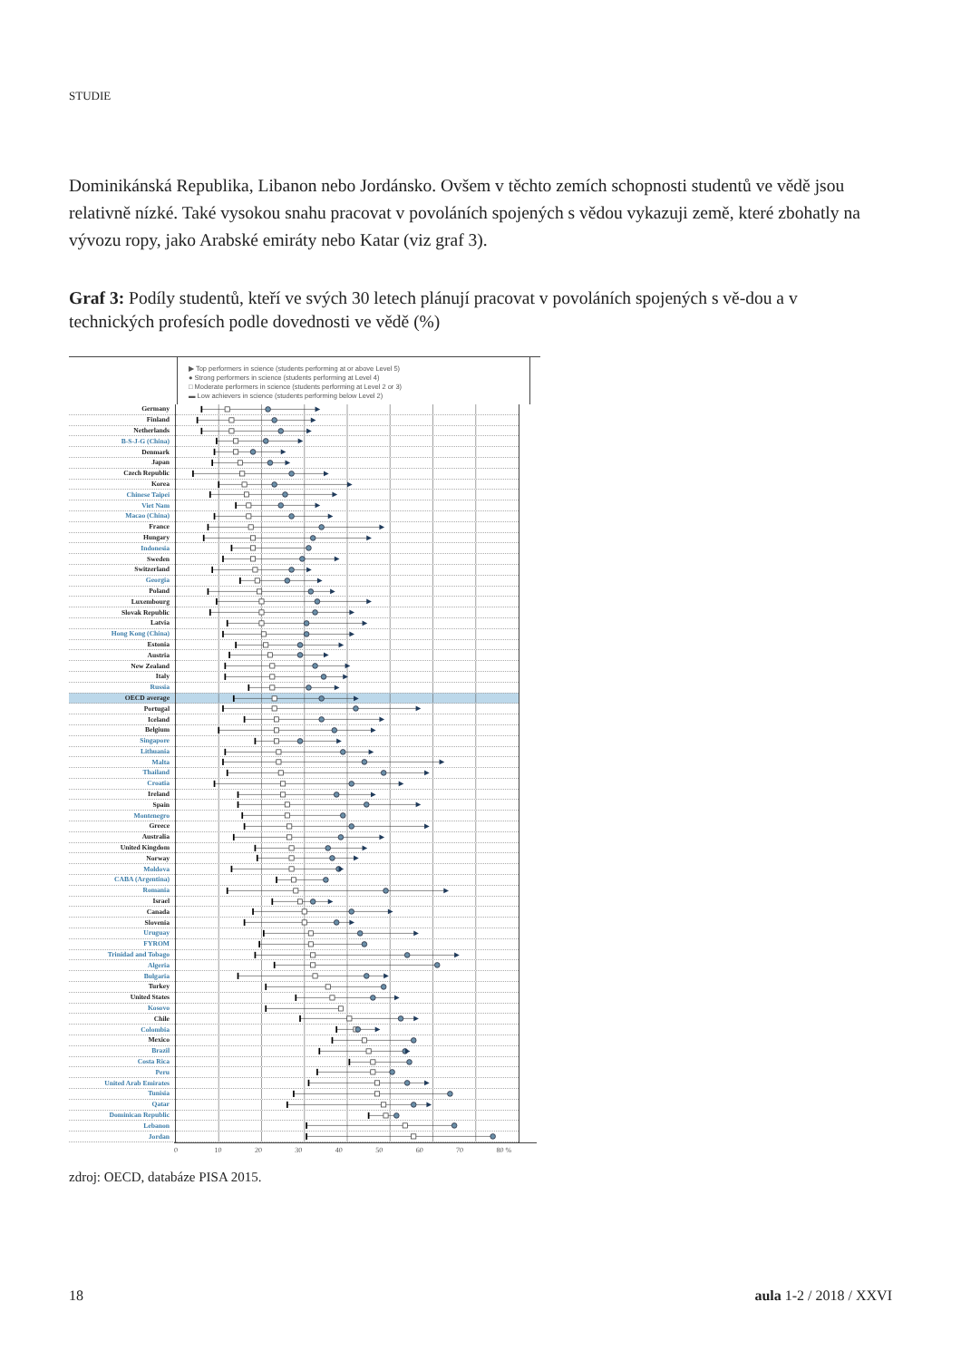STUDIE
Dominikánská Republika, Libanon nebo Jordánsko. Ovšem v těchto zemích schopnosti studentů ve vědě jsou relativně nízké. Také vysokou snahu pracovat v povoláních spojených s vědou vykazuji země, které zbohatly na vývozu ropy, jako Arabské emiráty nebo Katar (viz graf 3).
Graf 3: Podíly studentů, kteří ve svých 30 letech plánují pracovat v povoláních spojených s vě-dou a v technických profesích podle dovednosti ve vědě (%)
▶ Top performers in science (students performing at or above Level 5)
● Strong performers in science (students performing at Level 4)
□ Moderate performers in science (students performing at Level 2 or 3)
▬ Low achievers in science (students performing below Level 2)
| Germany | |
| Finland | |
| Netherlands | |
| B-S-J-G (China) | |
| Denmark | |
| Japan | |
| Czech Republic | |
| Korea | |
| Chinese Taipei | |
| Viet Nam | |
| Macao (China) | |
| France | |
| Hungary | |
| Indonesia | |
| Sweden | |
| Switzerland | |
| Georgia | |
| Poland | |
| Luxembourg | |
| Slovak Republic | |
| Latvia | |
| Hong Kong (China) | |
| Estonia | |
| Austria | |
| New Zealand | |
| Italy | |
| Russia | |
| OECD average | |
| Portugal | |
| Iceland | |
| Belgium | |
| Singapore | |
| Lithuania | |
| Malta | |
| Thailand | |
| Croatia | |
| Ireland | |
| Spain | |
| Montenegro | |
| Greece | |
| Australia | |
| United Kingdom | |
| Norway | |
| Moldova | |
| CABA (Argentina) | |
| Romania | |
| Israel | |
| Canada | |
| Slovenia | |
| Uruguay | |
| FYROM | |
| Trinidad and Tobago | |
| Algeria | |
| Bulgaria | |
| Turkey | |
| United States | |
| Kosovo | |
| Chile | |
| Colombia | |
| Mexico | |
| Brazil | |
| Costa Rica | |
| Peru | |
| United Arab Emirates | |
| Tunisia | |
| Qatar | |
| Dominican Republic | |
| Lebanon | |
| Jordan | |
0 10 20 30 40 50 60 70 80 %
zdroj: OECD, databáze PISA 2015.
18 aula 1-2 / 2018 / XXVI